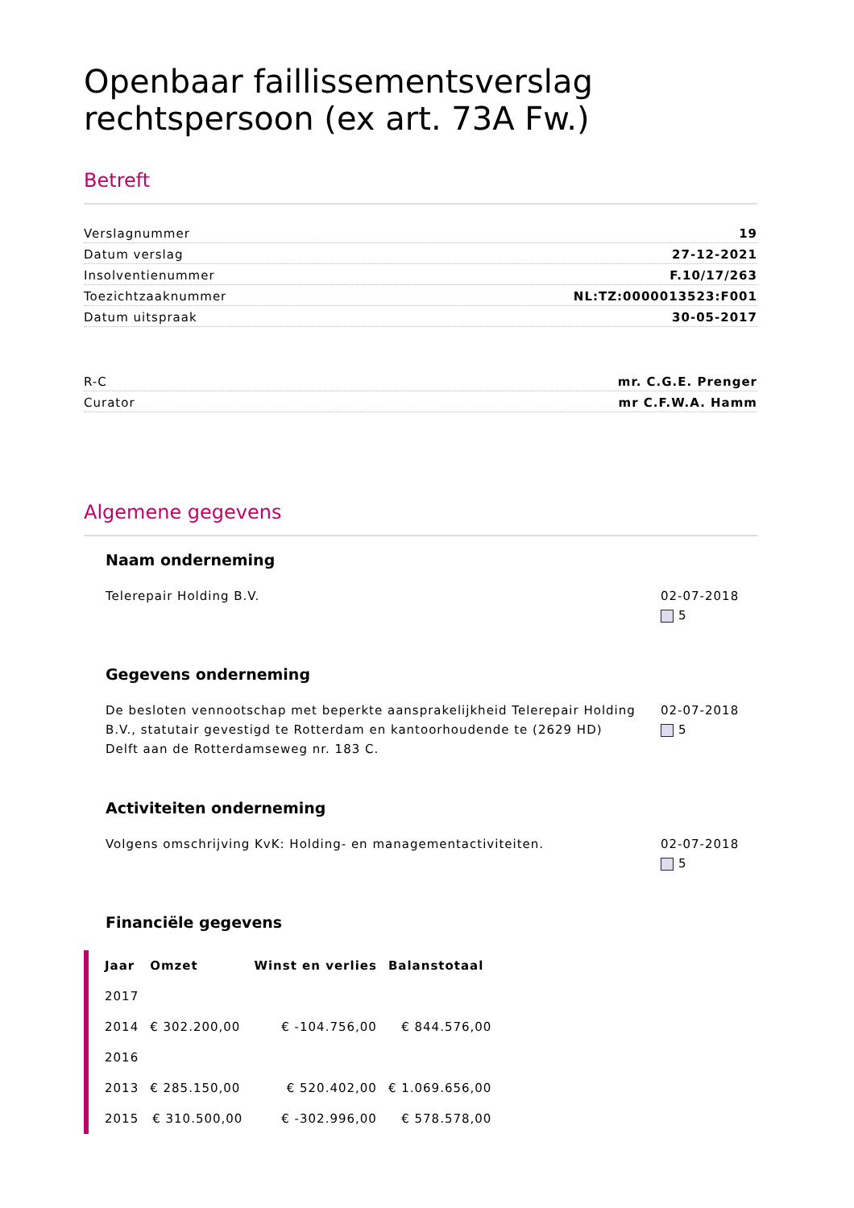Openbaar faillissementsverslag rechtspersoon (ex art. 73A Fw.)
Betreft
Verslagnummer 19
Datum verslag 27-12-2021
Insolventienummer F.10/17/263
Toezichtzaaknummer NL:TZ:0000013523:F001
Datum uitspraak 30-05-2017
R-C mr. C.G.E. Prenger
Curator mr C.F.W.A. Hamm
Algemene gegevens
Naam onderneming
Telerepair Holding B.V. 02-07-2018
5
Gegevens onderneming
De besloten vennootschap met beperkte aansprakelijkheid Telerepair Holding B.V., statutair gevestigd te Rotterdam en kantoorhoudende te (2629 HD) Delft aan de Rotterdamseweg nr. 183 C.
02-07-2018
5
Activiteiten onderneming
Volgens omschrijving KvK: Holding- en managementactiviteiten.
02-07-2018
5
Financiële gegevens
| Jaar | Omzet | Winst en verlies | Balanstotaal |
| --- | --- | --- | --- |
| 2017 | | | |
| 2014 | € 302.200,00 | € -104.756,00 | € 844.576,00 |
| 2016 | | | |
| 2013 | € 285.150,00 | € 520.402,00 | € 1.069.656,00 |
| 2015 | € 310.500,00 | € -302.996,00 | € 578.578,00 |